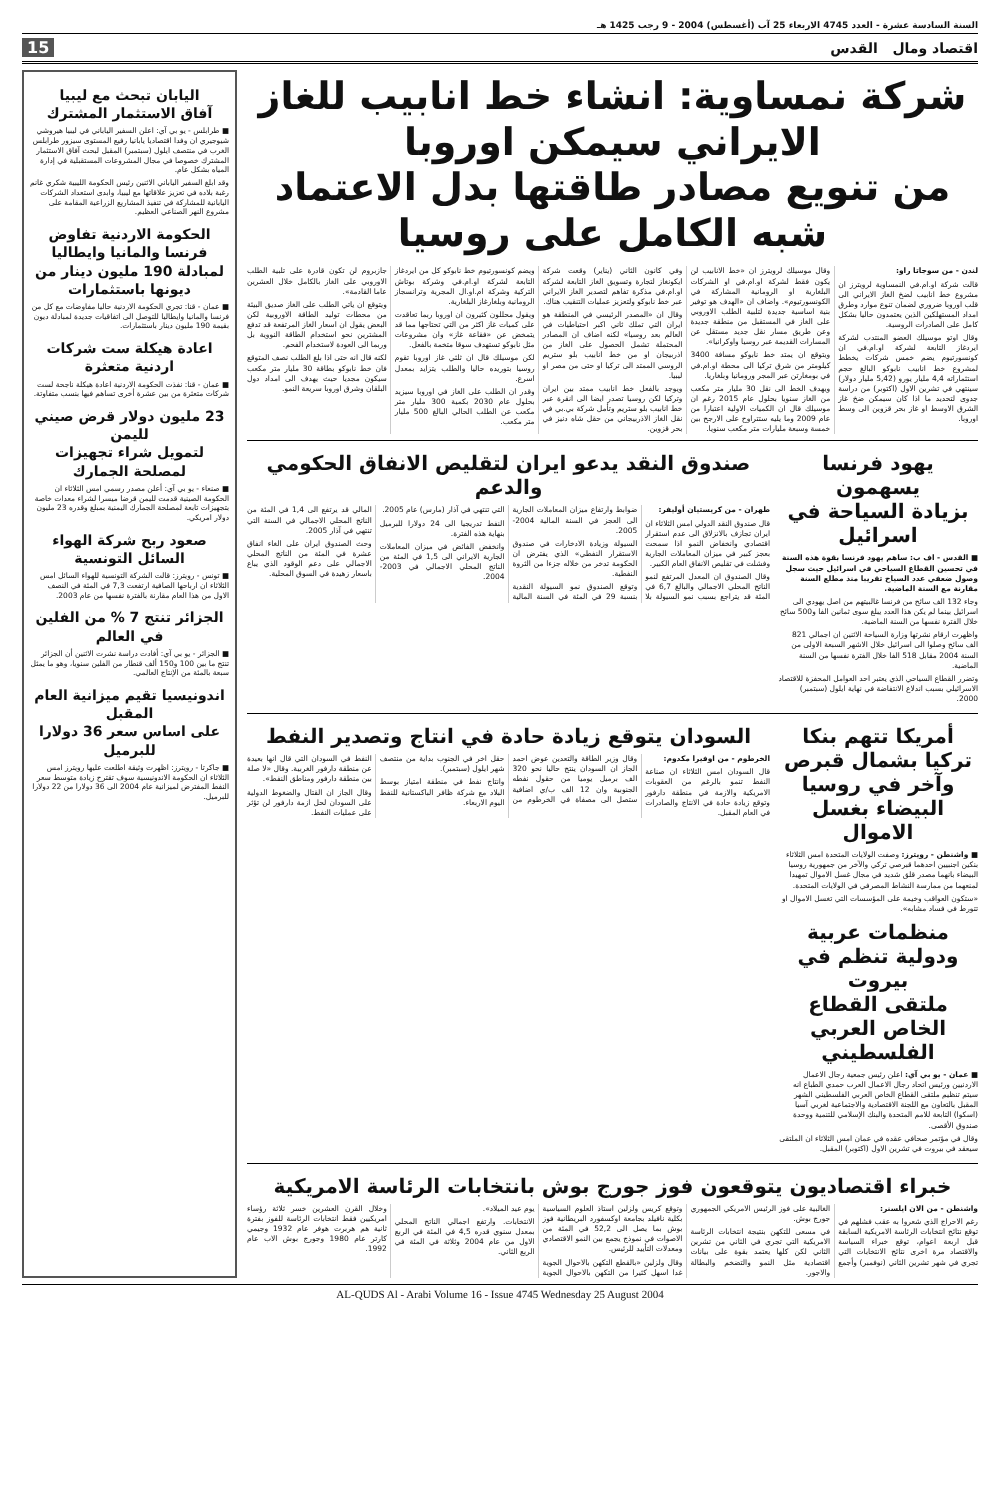السنة السادسة عشرة - العدد 4745 الاربعاء 25 آب (أغسطس) 2004 - 9 رجب 1425 هـ
اقتصاد ومال القدس 15
شركة نمساوية: انشاء خط انابيب للغاز الايراني سيمكن اوروبا
من تنويع مصادر طاقتها بدل الاعتماد شبه الكامل على روسيا
لندن - من سوجاتا راو:
قالت شركة او.ام.في النمساوية لرويترز ان مشروع خط انابيب لضخ الغاز الايراني الى قلب اوروبا ضروري لضمان تنوع موارد وطرق امداد المستهلكين الذين يعتمدون حاليا بشكل كامل على الصادرات الروسية.
وقال اوتو موسيلك العضو المنتدب لشركة ايردغاز التابعة لشركة او.ام.في ان كونسورتيوم يضم خمس شركات يخطط لمشروع خط انابيب نابوكو البالغ حجم استثماراته 4,4 مليار يورو (5,42 مليار دولار) سينتهي في تشرين الاول (اكتوبر) من دراسة جدوى لتحديد ما اذا كان سيمكن ضخ غاز الشرق الاوسط او غاز بحر قزوين الى وسط اوروبا.
وقال موسيلك لرويترز ان «خط الانابيب لن يكون فقط لشركة او.ام.في او الشركات البلغارية او الرومانية المشاركة في الكونسورتيوم». واضاف ان «الهدف هو توفير بنية اساسية جديدة لتلبية الطلب الاوروبي على الغاز في المستقبل من منطقة جديدة وعن طريق مسار نقل جديد مستقل عن المسارات القديمة عبر روسيا واوكرانيا».
ويتوقع ان يمتد خط نابوكو مسافة 3400 كيلومتر من شرق تركيا الى محطة او.ام.في في بومغارتن عبر المجر ورومانيا وبلغاريا.
ويهدف الخط الى نقل 30 مليار متر مكعب من الغاز سنويا بحلول عام 2015 رغم ان موسيلك قال ان الكميات الاولية اعتبارا من عام 2009 وما يليه ستتراوح على الارجح بين خمسة وسبعة مليارات متر مكعب سنويا.
وفي كانون الثاني (يناير) وقعت شركة ايكونغاز لتجارة وتسويق الغاز التابعة لشركة او.ام.في مذكرة تفاهم لتصدير الغاز الايراني عبر خط نابوكو ولتعزيز عمليات التنقيب هناك.
وقال ان «المصدر الرئيسي في المنطقة هو ايران التي تملك ثاني اكبر احتياطيات في العالم بعد روسيا» لكنه اضاف ان المصادر المحتملة تشمل الحصول على الغاز من اذربيجان او من خط انابيب بلو ستريم الروسي الممتد الى تركيا او حتى من مصر او ليبيا.
ويوجد بالفعل خط انابيب ممتد بين ايران وتركيا لكن روسيا تصدر ايضا الى انقرة عبر خط انابيب بلو ستريم وتأمل شركة بي.بي في نقل الغاز الاذربيجاني من حقل شاه دنيز في بحر قزوين.
ويضم كونسورتيوم خط نابوكو كل من ايردغاز التابعة لشركة او.ام.في وشركة بوتاش التركية وشركة ام.او.ال المجرية وترانسجاز الرومانية وبلغارغاز البلغارية.
ويقول محللون كثيرون ان اوروبا ربما تعاقدت على كميات غاز اكثر من التي تحتاجها مما قد يتمخض عن «فقاعة غاز» وان مشروعات مثل نابوكو تستهدف سوقا متخمة بالفعل.
لكن موسيلك قال ان ثلثي غاز اوروبا تقوم روسيا بتوريده حاليا والطلب يتزايد بمعدل اسرع.
وقدر ان الطلب على الغاز في اوروبا سيزيد بحلول عام 2030 بكمية 300 مليار متر مكعب عن الطلب الحالي البالغ 500 مليار متر مكعب.
جازبروم لن تكون قادرة على تلبية الطلب الاوروبي على الغاز بالكامل خلال العشرين عاما القادمة».
ويتوقع ان ياتي الطلب على الغاز صديق البيئة من محطات توليد الطاقة الاوروبية لكن البعض يقول ان اسعار الغاز المرتفعة قد تدفع المشترين نحو استخدام الطاقة النووية بل وربما الى العودة لاستخدام الفحم.
لكنه قال انه حتى اذا بلغ الطلب نصف المتوقع فان خط نابوكو بطاقة 30 مليار متر مكعب سيكون مجديا حيث يهدف الى امداد دول البلقان وشرق اوروبا سريعة النمو.
يهود فرنسا يسهمون
بزيادة السياحة في اسرائيل
■ القدس - اف ب: ساهم يهود فرنسا بقوة هذه السنة في تحسين القطاع السياحي في اسرائيل حيث سجل وصول ضعفي عدد السياح تقريبا منذ مطلع السنة مقارنة مع السنة الماضية.
وجاء 132 الف سائح من فرنسا غالبيتهم من اصل يهودي الى اسرائيل بينما لم يكن هذا العدد يبلغ سوى ثمانين الفا و500 سائح خلال الفترة نفسها من السنة الماضية.
واظهرت ارقام نشرتها وزارة السياحة الاثنين ان اجمالي 821 الف سائح وصلوا الى اسرائيل خلال الاشهر السبعة الاولى من السنة 2004 مقابل 518 الفا خلال الفترة نفسها من السنة الماضية.
وتضرر القطاع السياحي الذي يعتبر احد العوامل المحفزة للاقتصاد الاسرائيلي بسبب اندلاع الانتفاضة في نهاية ايلول (سبتمبر) 2000.
صندوق النقد يدعو ايران لتقليص الانفاق الحكومي والدعم
طهران - من كريستيان أوليفر:
قال صندوق النقد الدولي امس الثلاثاء ان ايران تجازف بالانزلاق الى عدم استقرار اقتصادي وانخفاض النمو اذا سمحت بعجز كبير في ميزان المعاملات الجارية وفشلت في تقليص الانفاق العام الكبير.
وقال الصندوق ان المعدل المرتفع لنمو الناتج المحلي الاجمالي والبالغ 6,7 في المئة قد يتراجع بسبب نمو السيولة بلا ضوابط وارتفاع ميزان المعاملات الجارية الى العجز في السنة المالية 2004-2005.
السيولة وزيادة الادخارات في صندوق الاستقرار النفطي» الذي يفترض ان الحكومة تدخر من خلاله جزءا من الثروة النفطية.
وتوقع الصندوق نمو السيولة النقدية بنسبة 29 في المئة في السنة المالية التي تنتهي في آذار (مارس) عام 2005.
النفط تدريجيا الى 24 دولارا للبرميل بنهاية هذه الفترة.
وانخفض الفائض في ميزان المعاملات الجارية الايراني الى 1,5 في المئة من الناتج المحلي الاجمالي في 2003-2004.
المالي قد يرتفع الى 1,4 في المئة من الناتج المحلي الاجمالي في السنة التي تنتهي في آذار 2005.
وحث الصندوق ايران على الغاء انفاق عشرة في المئة من الناتج المحلي الاجمالي على دعم الوقود الذي يباع باسعار زهيدة في السوق المحلية.
أمريكا تتهم بنكا تركيا بشمال قبرص
وآخر في روسيا البيضاء بغسل الاموال
■ واشنطن - رويترز: وصفت الولايات المتحدة امس الثلاثاء بنكين اجنبيين احدهما قبرصي تركي والآخر من جمهورية روسيا البيضاء بانهما مصدر قلق شديد في مجال غسل الاموال تمهيدا لمنعهما من ممارسة النشاط المصرفي في الولايات المتحدة.
«ستكون العواقب وخيمة على المؤسسات التي تغسل الاموال او تتورط في فساد مشابه».
منظمات عربية ودولية تنظم في بيروت
ملتقى القطاع الخاص العربي الفلسطيني
■ عمان - يو بي آي: اعلن رئيس جمعية رجال الاعمال الاردنيين ورئيس اتحاد رجال الاعمال العرب حمدي الطباع انه سيتم تنظيم ملتقى القطاع الخاص العربي الفلسطيني الشهر المقبل بالتعاون مع اللجنة الاقتصادية والاجتماعية لغربي آسيا (اسكوا) التابعة للامم المتحدة والبنك الإسلامي للتنمية ووحدة صندوق الأقصى.
وقال في مؤتمر صحافي عقده في عمان امس الثلاثاء ان الملتقى سيعقد في بيروت في تشرين الاول (اكتوبر) المقبل.
السودان يتوقع زيادة حادة في انتاج وتصدير النفط
الخرطوم - من اوفيرا مكدوم:
قال السودان امس الثلاثاء ان صناعة النفط تنمو بالرغم من العقوبات الامريكية والازمة في منطقة دارفور وتوقع زيادة حادة في الانتاج والصادرات في العام المقبل.
وقال وزير الطاقة والتعدين عوض احمد الجاز ان السودان ينتج حاليا نحو 320 الف برميل يوميا من حقول نفطه الجنوبية وان 12 الف ب/ي اضافية ستصل الى مصفاة في الخرطوم من حقل اخر في الجنوب بداية من منتصف شهر ايلول (سبتمبر).
وانتاج نفط في منطقة امتياز بوسط البلاد مع شركة ظافر الباكستانية للنفط اليوم الاربعاء.
النفط في السودان التي قال انها بعيدة عن منطقة دارفور الغربية. وقال «لا صلة بين منطقة دارفور ومناطق النفط».
وقال الجاز ان القتال والضغوط الدولية على السودان لحل ازمة دارفور لن تؤثر على عمليات النفط.
خبراء اقتصاديون يتوقعون فوز جورج بوش بانتخابات الرئاسة الامريكية
واشنطن - من الان ايلسنر:
رغم الاحراج الذي شعروا به عقب فشلهم في توقع نتائج انتخابات الرئاسة الامريكية السابقة قبل اربعة اعوام، توقع خبراء السياسة والاقتصاد مرة اخرى نتائج الانتخابات التي تجري في شهر تشرين الثاني (نوفمبر) وأجمع الغالبية على فوز الرئيس الامريكي الجمهوري جورج بوش.
في مسعى للتكهن بنتيجة انتخابات الرئاسة الامريكية التي تجري في الثاني من تشرين الثاني لكن كلها يعتمد بقوة على بيانات اقتصادية مثل النمو والتضخم والبطالة والاجور.
وتوقع كريس ولزلين استاذ العلوم السياسية بكلية نافيلد بجامعة اوكسفورد البريطانية فوز بوش بما يصل الى 52,2 في المئة من الاصوات في نموذج يجمع بين النمو الاقتصادي ومعدلات التأييد للرئيس.
وقال ولزلين «بالقطع التكهن بالاحوال الجوية غدا اسهل كثيرا من التكهن بالاحوال الجوية يوم عيد الميلاد».
الانتخابات. وارتفع اجمالي الناتج المحلي بمعدل سنوي قدره 4,5 في المئة في الربع الاول من عام 2004 وثلاثة في المئة في الربع الثاني.
وخلال القرن العشرين خسر ثلاثة رؤساء امريكيين فقط انتخابات الرئاسة للفوز بفترة ثانية هم هربرت هوفر عام 1932 وجيمي كارتر عام 1980 وجورج بوش الاب عام 1992.
اليابان تبحث مع ليبيا
آفاق الاستثمار المشترك
■ طرابلس - يو بي آي: اعلن السفير الياباني في ليبيا هيروشي شيوجيري ان وفدا اقتصاديا يابانيا رفيع المستوى سيزور طرابلس الغرب في منتصف ايلول (سبتمبر) المقبل لبحث آفاق الاستثمار المشترك خصوصا في مجال المشروعات المستقبلية في إدارة المياه بشكل عام.
وقد ابلغ السفير الياباني الاثنين رئيس الحكومة الليبية شكري غانم رغبة بلاده في تعزيز علاقاتها مع ليبيا، وابدى استعداد الشركات اليابانية للمشاركة في تنفيذ المشاريع الزراعية المقامة على مشروع النهر الصناعي العظيم.
الحكومة الاردنية تفاوض فرنسا والمانيا وايطاليا
لمبادلة 190 مليون دينار من ديونها باستثمارات
■ عمان - قنا: تجري الحكومة الاردنية حاليا مفاوضات مع كل من فرنسا والمانيا وايطاليا للتوصل الى اتفاقيات جديدة لمبادلة ديون بقيمة 190 مليون دينار باستثمارات.
اعادة هيكلة ست شركات اردنية متعثرة
■ عمان - قنا: نفذت الحكومة الاردنية اعادة هيكلة ناجحة لست شركات متعثرة من بين عشرة أخرى تساهم فيها بنسب متفاوتة.
23 مليون دولار قرض صيني لليمن
لتمويل شراء تجهيزات لمصلحة الجمارك
■ صنعاء - يو بي آي: أعلن مصدر رسمي امس الثلاثاء ان الحكومة الصينية قدمت لليمن قرضا ميسرا لشراء معدات خاصة بتجهيزات تابعة لمصلحة الجمارك اليمنية بمبلغ وقدره 23 مليون دولار امريكي.
صعود ربح شركة الهواء السائل التونسية
■ تونس - رويترز: قالت الشركة التونسية للهواء السائل امس الثلاثاء ان ارباحها الصافية ارتفعت 7,3 في المئة في النصف الاول من هذا العام مقارنة بالفترة نفسها من عام 2003.
الجزائر تنتج 7 % من الفلين في العالم
■ الجزائر - يو بي آي: أفادت دراسة نشرت الاثنين أن الجزائر تنتج ما بين 100 و150 ألف قنطار من الفلين سنويا، وهو ما يمثل سبعة بالمئة من الإنتاج العالمي.
اندونيسيا تقيم ميزانية العام المقبل
على اساس سعر 36 دولارا للبرميل
■ جاكرتا - رويترز: اظهرت وثيقة اطلعت عليها رويترز امس الثلاثاء ان الحكومة الاندونيسية سوف تقترح زيادة متوسط سعر النفط المفترض لميزانية عام 2004 الى 36 دولارا من 22 دولارا للبرميل.
AL-QUDS Al - Arabi Volume 16 - Issue 4745 Wednesday 25 August 2004